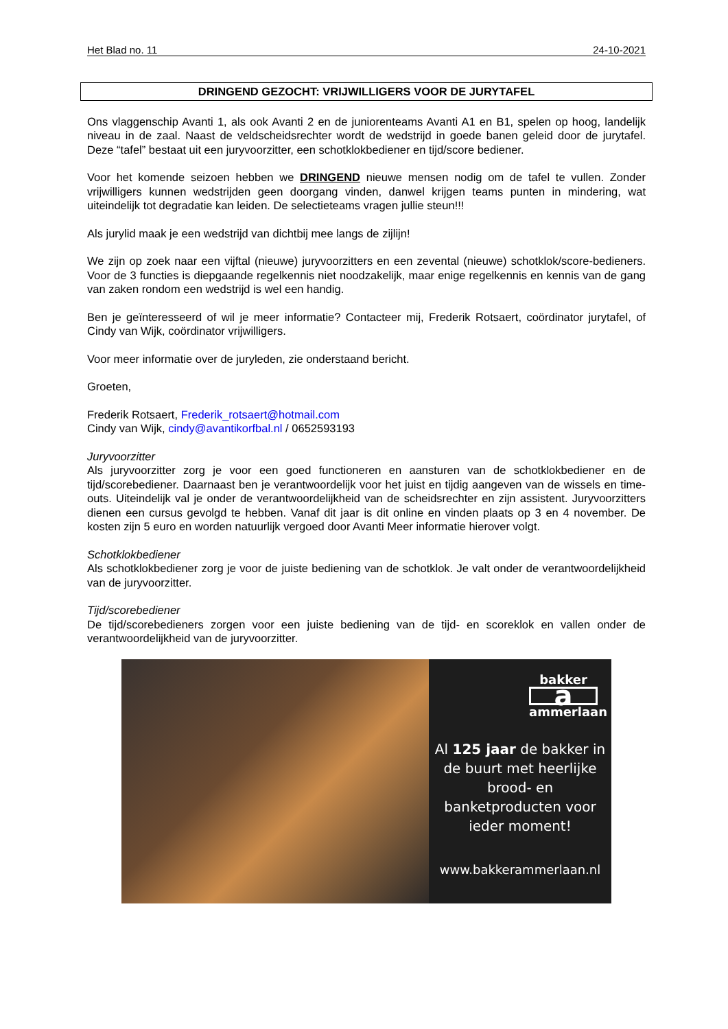Het Blad no. 11 24-10-2021
DRINGEND GEZOCHT: VRIJWILLIGERS VOOR DE JURYTAFEL
Ons vlaggenschip Avanti 1, als ook Avanti 2 en de juniorenteams Avanti A1 en B1, spelen op hoog, landelijk niveau in de zaal. Naast de veldscheidsrechter wordt de wedstrijd in goede banen geleid door de jurytafel. Deze “tafel” bestaat uit een juryvoorzitter, een schotklokbediener en tijd/score bediener.
Voor het komende seizoen hebben we DRINGEND nieuwe mensen nodig om de tafel te vullen. Zonder vrijwilligers kunnen wedstrijden geen doorgang vinden, danwel krijgen teams punten in mindering, wat uiteindelijk tot degradatie kan leiden. De selectieteams vragen jullie steun!!!
Als jurylid maak je een wedstrijd van dichtbij mee langs de zijlijn!
We zijn op zoek naar een vijftal (nieuwe) juryvoorzitters en een zevental (nieuwe) schotklok/score-bedieners. Voor de 3 functies is diepgaande regelkennis niet noodzakelijk, maar enige regelkennis en kennis van de gang van zaken rondom een wedstrijd is wel een handig.
Ben je geïnteresseerd of wil je meer informatie? Contacteer mij, Frederik Rotsaert, coördinator jurytafel, of Cindy van Wijk, coördinator vrijwilligers.
Voor meer informatie over de juryleden, zie onderstaand bericht.
Groeten,
Frederik Rotsaert, Frederik_rotsaert@hotmail.com
Cindy van Wijk, cindy@avantikorfbal.nl / 0652593193
Juryvoorzitter
Als juryvoorzitter zorg je voor een goed functioneren en aansturen van de schotklokbediener en de tijd/scorebediener. Daarnaast ben je verantwoordelijk voor het juist en tijdig aangeven van de wissels en time-outs. Uiteindelijk val je onder de verantwoordelijkheid van de scheidsrechter en zijn assistent. Juryvoorzitters dienen een cursus gevolgd te hebben. Vanaf dit jaar is dit online en vinden plaats op 3 en 4 november. De kosten zijn 5 euro en worden natuurlijk vergoed door Avanti Meer informatie hierover volgt.
Schotklokbediener
Als schotklokbediener zorg je voor de juiste bediening van de schotklok. Je valt onder de verantwoordelijkheid van de juryvoorzitter.
Tijd/scorebediener
De tijd/scorebedieners zorgen voor een juiste bediening van de tijd- en scoreklok en vallen onder de verantwoordelijkheid van de juryvoorzitter.
bakker
aammerlaan
Al 125 jaar de bakker in de buurt met heerlijke brood- en banketproducten voor ieder moment!
www.bakkerammerlaan.nl